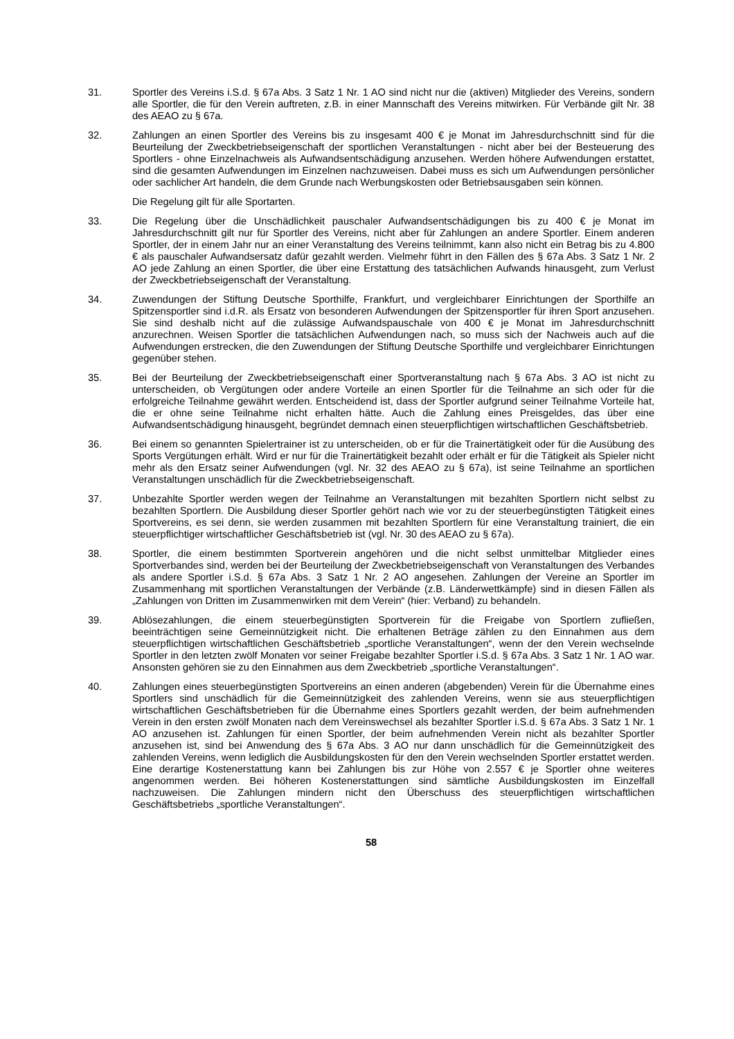31. Sportler des Vereins i.S.d. § 67a Abs. 3 Satz 1 Nr. 1 AO sind nicht nur die (aktiven) Mitglieder des Vereins, sondern alle Sportler, die für den Verein auftreten, z.B. in einer Mannschaft des Vereins mitwirken. Für Verbände gilt Nr. 38 des AEAO zu § 67a.
32. Zahlungen an einen Sportler des Vereins bis zu insgesamt 400 € je Monat im Jahresdurchschnitt sind für die Beurteilung der Zweckbetriebseigenschaft der sportlichen Veranstaltungen - nicht aber bei der Besteuerung des Sportlers - ohne Einzelnachweis als Aufwandsentschädigung anzusehen. Werden höhere Aufwendungen erstattet, sind die gesamten Aufwendungen im Einzelnen nachzuweisen. Dabei muss es sich um Aufwendungen persönlicher oder sachlicher Art handeln, die dem Grunde nach Werbungskosten oder Betriebsausgaben sein können.
Die Regelung gilt für alle Sportarten.
33. Die Regelung über die Unschädlichkeit pauschaler Aufwandsentschädigungen bis zu 400 € je Monat im Jahresdurchschnitt gilt nur für Sportler des Vereins, nicht aber für Zahlungen an andere Sportler. Einem anderen Sportler, der in einem Jahr nur an einer Veranstaltung des Vereins teilnimmt, kann also nicht ein Betrag bis zu 4.800 € als pauschaler Aufwandsersatz dafür gezahlt werden. Vielmehr führt in den Fällen des § 67a Abs. 3 Satz 1 Nr. 2 AO jede Zahlung an einen Sportler, die über eine Erstattung des tatsächlichen Aufwands hinausgeht, zum Verlust der Zweckbetriebseigenschaft der Veranstaltung.
34. Zuwendungen der Stiftung Deutsche Sporthilfe, Frankfurt, und vergleichbarer Einrichtungen der Sporthilfe an Spitzensportler sind i.d.R. als Ersatz von besonderen Aufwendungen der Spitzensportler für ihren Sport anzusehen. Sie sind deshalb nicht auf die zulässige Aufwandspauschale von 400 € je Monat im Jahresdurchschnitt anzurechnen. Weisen Sportler die tatsächlichen Aufwendungen nach, so muss sich der Nachweis auch auf die Aufwendungen erstrecken, die den Zuwendungen der Stiftung Deutsche Sporthilfe und vergleichbarer Einrichtungen gegenüber stehen.
35. Bei der Beurteilung der Zweckbetriebseigenschaft einer Sportveranstaltung nach § 67a Abs. 3 AO ist nicht zu unterscheiden, ob Vergütungen oder andere Vorteile an einen Sportler für die Teilnahme an sich oder für die erfolgreiche Teilnahme gewährt werden. Entscheidend ist, dass der Sportler aufgrund seiner Teilnahme Vorteile hat, die er ohne seine Teilnahme nicht erhalten hätte. Auch die Zahlung eines Preisgeldes, das über eine Aufwandsentschädigung hinausgeht, begründet demnach einen steuerpflichtigen wirtschaftlichen Geschäftsbetrieb.
36. Bei einem so genannten Spielertrainer ist zu unterscheiden, ob er für die Trainertätigkeit oder für die Ausübung des Sports Vergütungen erhält. Wird er nur für die Trainertätigkeit bezahlt oder erhält er für die Tätigkeit als Spieler nicht mehr als den Ersatz seiner Aufwendungen (vgl. Nr. 32 des AEAO zu § 67a), ist seine Teilnahme an sportlichen Veranstaltungen unschädlich für die Zweckbetriebseigenschaft.
37. Unbezahlte Sportler werden wegen der Teilnahme an Veranstaltungen mit bezahlten Sportlern nicht selbst zu bezahlten Sportlern. Die Ausbildung dieser Sportler gehört nach wie vor zu der steuerbegünstigten Tätigkeit eines Sportvereins, es sei denn, sie werden zusammen mit bezahlten Sportlern für eine Veranstaltung trainiert, die ein steuerpflichtiger wirtschaftlicher Geschäftsbetrieb ist (vgl. Nr. 30 des AEAO zu § 67a).
38. Sportler, die einem bestimmten Sportverein angehören und die nicht selbst unmittelbar Mitglieder eines Sportverbandes sind, werden bei der Beurteilung der Zweckbetriebseigenschaft von Veranstaltungen des Verbandes als andere Sportler i.S.d. § 67a Abs. 3 Satz 1 Nr. 2 AO angesehen. Zahlungen der Vereine an Sportler im Zusammenhang mit sportlichen Veranstaltungen der Verbände (z.B. Länderwettkämpfe) sind in diesen Fällen als „Zahlungen von Dritten im Zusammenwirken mit dem Verein“ (hier: Verband) zu behandeln.
39. Ablösezahlungen, die einem steuerbegünstigten Sportverein für die Freigabe von Sportlern zufließen, beeinträchtigen seine Gemeinnützigkeit nicht. Die erhaltenen Beträge zählen zu den Einnahmen aus dem steuerpflichtigen wirtschaftlichen Geschäftsbetrieb „sportliche Veranstaltungen“, wenn der den Verein wechselnde Sportler in den letzten zwölf Monaten vor seiner Freigabe bezahlter Sportler i.S.d. § 67a Abs. 3 Satz 1 Nr. 1 AO war. Ansonsten gehören sie zu den Einnahmen aus dem Zweckbetrieb „sportliche Veranstaltungen“.
40. Zahlungen eines steuerbegünstigten Sportvereins an einen anderen (abgebenden) Verein für die Übernahme eines Sportlers sind unschädlich für die Gemeinnützigkeit des zahlenden Vereins, wenn sie aus steuerpflichtigen wirtschaftlichen Geschäftsbetrieben für die Übernahme eines Sportlers gezahlt werden, der beim aufnehmenden Verein in den ersten zwölf Monaten nach dem Vereinswechsel als bezahlter Sportler i.S.d. § 67a Abs. 3 Satz 1 Nr. 1 AO anzusehen ist. Zahlungen für einen Sportler, der beim aufnehmenden Verein nicht als bezahlter Sportler anzusehen ist, sind bei Anwendung des § 67a Abs. 3 AO nur dann unschädlich für die Gemeinnützigkeit des zahlenden Vereins, wenn lediglich die Ausbildungskosten für den den Verein wechselnden Sportler erstattet werden. Eine derartige Kostenerstattung kann bei Zahlungen bis zur Höhe von 2.557 € je Sportler ohne weiteres angenommen werden. Bei höheren Kostenerstattungen sind sämtliche Ausbildungskosten im Einzelfall nachzuweisen. Die Zahlungen mindern nicht den Überschuss des steuerpflichtigen wirtschaftlichen Geschäftsbetriebs „sportliche Veranstaltungen“.
58